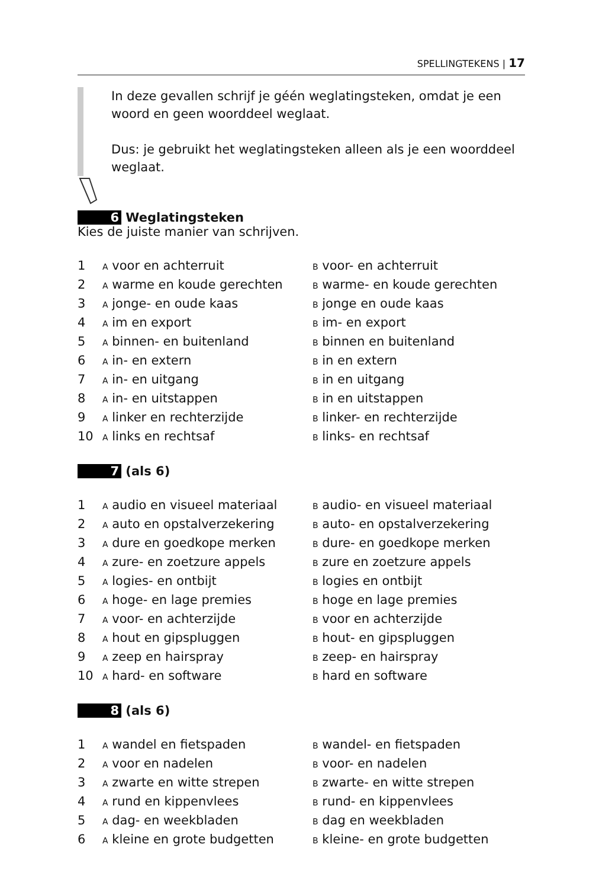SPELLINGTEKENS | 17
In deze gevallen schrijf je géén weglatingsteken, omdat je een woord en geen woorddeel weglaat.
Dus: je gebruikt het weglatingsteken alleen als je een woorddeel weglaat.
6 Weglatingsteken
Kies de juiste manier van schrijven.
1 A voor en achterruit B voor- en achterruit
2 A warme en koude gerechten B warme- en koude gerechten
3 A jonge- en oude kaas B jonge en oude kaas
4 A im en export B im- en export
5 A binnen- en buitenland B binnen en buitenland
6 A in- en extern B in en extern
7 A in- en uitgang B in en uitgang
8 A in- en uitstappen B in en uitstappen
9 A linker en rechterzijde B linker- en rechterzijde
10 A links en rechtsaf B links- en rechtsaf
7 (als 6)
1 A audio en visueel materiaal B audio- en visueel materiaal
2 A auto en opstalverzekering B auto- en opstalverzekering
3 A dure en goedkope merken B dure- en goedkope merken
4 A zure- en zoetzure appels B zure en zoetzure appels
5 A logies- en ontbijt B logies en ontbijt
6 A hoge- en lage premies B hoge en lage premies
7 A voor- en achterzijde B voor en achterzijde
8 A hout en gipspluggen B hout- en gipspluggen
9 A zeep en hairspray B zeep- en hairspray
10 A hard- en software B hard en software
8 (als 6)
1 A wandel en fietspaden B wandel- en fietspaden
2 A voor en nadelen B voor- en nadelen
3 A zwarte en witte strepen B zwarte- en witte strepen
4 A rund en kippenvlees B rund- en kippenvlees
5 A dag- en weekbladen B dag en weekbladen
6 A kleine en grote budgetten B kleine- en grote budgetten